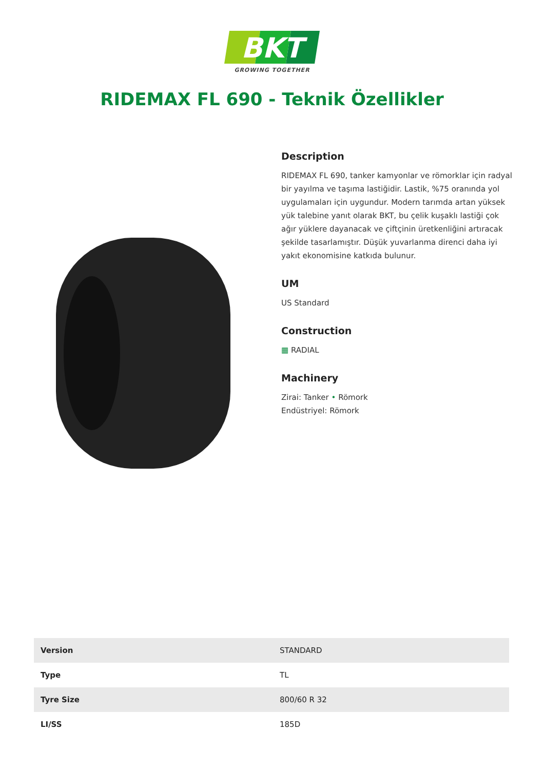BKT
GROWING TOGETHER
RIDEMAX FL 690 - Teknik Özellikler
Description
RIDEMAX FL 690, tanker kamyonlar ve römorklar için radyal bir yayılma ve taşıma lastiğidir. Lastik, %75 oranında yol uygulamaları için uygundur. Modern tarımda artan yüksek yük talebine yanıt olarak BKT, bu çelik kuşaklı lastiği çok ağır yüklere dayanacak ve çiftçinin üretkenliğini artıracak şekilde tasarlamıştır. Düşük yuvarlanma direnci daha iyi yakıt ekonomisine katkıda bulunur.
UM
US Standard
Construction
▦ RADIAL
Machinery
Zirai: Tanker • Römork
Endüstriyel: Römork
| Version | STANDARD |
| Type | TL |
| Tyre Size | 800/60 R 32 |
| LI/SS | 185D |